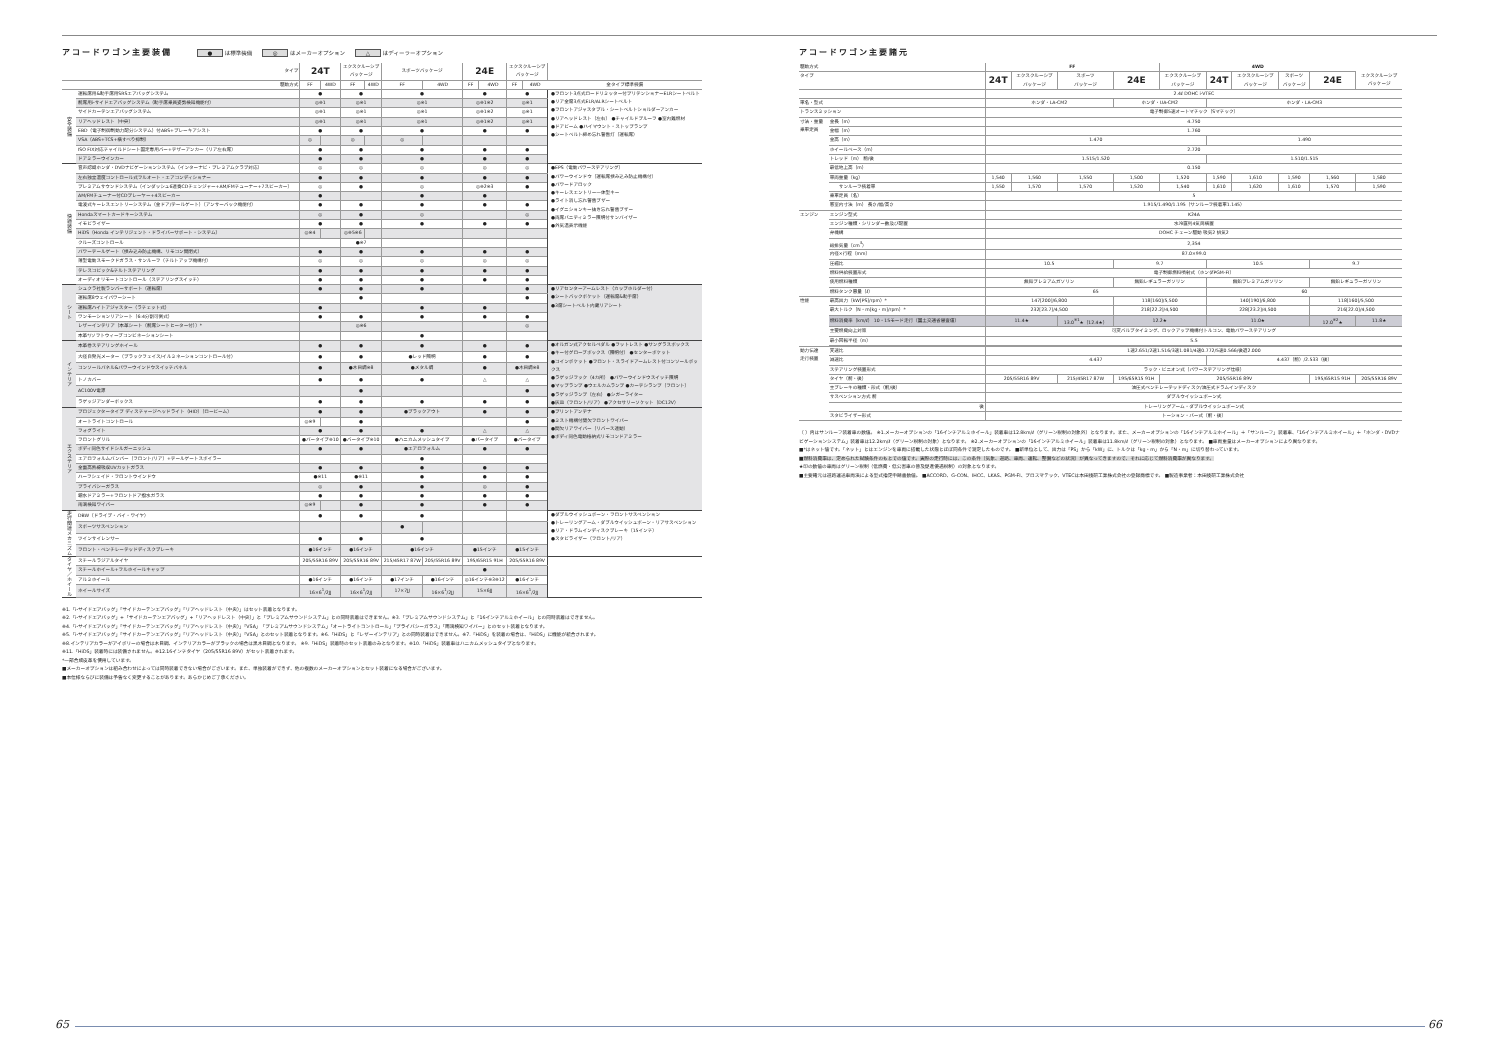アコードワゴン主要装備 ● は標準装備 ◎ はメーカーオプション △ はディーラーオプション
| タイプ | | 24T | | エクスクルーシブ パッケージ | | スポーツパッケージ | | 24E | | エクスクルーシブ パッケージ | | |
| --- | --- | --- | --- | --- | --- | --- | --- | --- | --- | --- | --- | --- |
| 駆動方式 | | FF | 4WD | FF | 4WD | FF | 4WD | FF | 4WD | FF | 4WD | 全タイプ標準装備 |
| 安全装備 | 運転席用&助手席用SRSエアバッグシステム | ● | | ● | | ● | | ● | | ● | | ●フロント3点式ロードリミッター付プリテンショナーELRシートベルト ●リア全席3点式ELR/ALRシートベルト ●フロントアジャスタブル・シートベルトショルダーアンカー ●リアヘッドレスト（左右） ●チャイルドプルーフ ●室内難燃材 ●ドアビーム ●ハイマウント・ストップランプ ●シートベルト締め忘れ警告灯（運転席） |
| | 前席用i-サイドエアバッグシステム（助手席乗員姿勢検知機能付） | ◎※1 | | ◎※1 | | ◎※1 | | ◎※1※2 | | ◎※1 | | |
| | サイドカーテンエアバッグシステム | ◎※1 | | ◎※1 | | ◎※1 | | ◎※1※2 | | ◎※1 | | |
| | リアヘッドレスト（中央） | ◎※1 | | ◎※1 | | ◎※1 | | ◎※1※2 | | ◎※1 | | |
| | EBD（電子制御制動力配分システム）付ABS+ブレーキアシスト | ● | | ● | | ● | | ● | | ● | | |
| | VSA（ABS+TCS+横すべり抑制） | ◎ | | ◎ | | ◎ | | | | | | |
| | ISO FIX対応チャイルドシート固定専用バー+テザーアンカー（リア左右席） | ● | | ● | | ● | | ● | | ● | | |
| | ドアミラーウインカー | ● | | ● | | ● | | ● | | ● | | |
| 快適装備 | 音声認識ホンダ・DVDナビゲーションシステム（インターナビ・プレミアムクラブ対応） | ◎ | | ◎ | | ◎ | | ◎ | | ◎ | | ●EPS（電動パワーステアリング） ●パワーウインドウ（運転席挟み込み防止機構付） ●パワードアロック ●キーレスエントリー一体型キー ●ライト消し忘れ警告ブザー ●イグニションキー抜き忘れ警告ブザー ●両席バニティミラー照明付サンバイザー ●外気温表示機能 |
| | 左右独立温度コントロール式フルオート・エアコンディショナー | ● | | ● | | ● | | ● | | ● | | |
| | プレミアムサウンドシステム（インダッシュ6連奏CDチェンジャー+AM/FMチューナー+7スピーカー） | ◎ | | ● | | ◎ | | ◎※2※3 | | ● | | |
| | AM/FMチューナー付CDプレーヤー+4スピーカー | ● | | | | ● | | ● | | | | |
| | 電波式キーレスエントリーシステム（全ドア/テールゲート）（アンサーバック機能付） | ● | | ● | | ● | | ● | | ● | | |
| | Hondaスマートカードキーシステム | ◎ | | ● | | ◎ | | | | ◎ | | |
| | イモビライザー | ● | | ● | | ● | | ● | | ● | | |
| | HiDS（Honda インテリジェント・ドライバーサポート・システム） | ◎※4 | | ◎※5※6 | | | | | | | | |
| | クルーズコントロール | | | ●※7 | | | | | | | | |
| | パワーテールゲート（挟み込み防止機構、リモコン開閉式） | ● | | ● | | ● | | ● | | ● | | |
| | 薄型電動スモークドガラス・サンルーフ（チルトアップ機構付） | ◎ | | ◎ | | ◎ | | ◎ | | ◎ | | |
| | テレスコピック&チルトステアリング | ● | | ● | | ● | | ● | | ● | | |
| | オーディオリモートコントロール（ステアリングスイッチ） | ● | | ● | | ● | | ● | | ● | | |
| シート | シュクラ社製ランバーサポート（運転席） | ● | | ● | | ● | | | | ● | | ●リアセンターアームレスト（カップホルダー付） ●シートバックポケット（運転席&助手席） ●3席シートベルト内蔵リアシート |
| | 運転席8ウェイパワーシート | | | ● | | | | | | ● | | |
| | 運転席ハイトアジャスター（ラチェット式） | ● | | | | ● | | ● | | | | |
| | ワンモーションリアシート（6:4分割可倒式） | ● | | ● | | ● | | ● | | ● | | |
| | レザーインテリア（本革シート（前席シートヒーター付））* | | | ◎※6 | | | | | | ◎ | | |
| | 本革*/ソフトウィーブコンビネーションシート | | | | | ● | | | | | | |
| インテリア | 本革巻ステアリングホイール | ● | | ● | | ● | | ● | | ● | | ●オルガン式アクセルペダル ●フットレスト ●サングラスボックス ●キー付グローブボックス（照明付） ●センターポケット ●コインポケット ●フロント・スライドアームレスト付コンソールボックス ●ラゲッジフック（4カ所） ●パワーウインドウスイッチ照明 ●マップランプ ●ウエルカムランプ ●カーテシランプ（フロント） ●ラゲッジランプ（左右） ●シガーライター ●灰皿（フロント/リア） ●アクセサリーソケット（DC12V） |
| | 大径自発光メーター（ブラックフェイス/イルミネーションコントロール付） | ● | | ● | | ●レッド照明 | | ● | | ● | | |
| | コンソールパネル&パワーウインドウスイッチパネル | ● | | ●木目調※8 | | ●メタル調 | | ● | | ●木目調※8 | | |
| | トノカバー | ● | | ● | | ● | | △ | | △ | | |
| | AC100V電源 | | | ● | | | | | | ● | | |
| | ラゲッジアンダーボックス | ● | | ● | | ● | | ● | | ● | | |
| エクステリア | プロジェクタータイプ ディスチャージヘッドライト（HID）（ロービーム） | ● | | ● | | ●ブラックアウト | | ● | | ● | | ●プリントアンテナ ●ミスト機構付間欠フロントワイパー ●間欠リアワイパー（リバース連動） ●ボディ同色電動格納式リモコンドアミラー |
| | オートライトコントロール | ◎※9 | | ● | | | | | | ● | | |
| | フォグライト | ● | | ● | | ● | | △ | | △ | | |
| | フロントグリル | ●バータイプ※10 | | ●バータイプ※10 | | ●ハニカムメッシュタイプ | | ●バータイプ | | ●バータイプ | | |
| | ボディ同色サイドシルガーニッシュ | ● | | ● | | ●エアロフォルム | | ● | | ● | | |
| | エアロフォルムバンパー（フロント/リア）+テールゲートスポイラー | | | | | ● | | | | | | |
| | 全面高熱線吸収UVカットガラス | ● | | ● | | ● | | ● | | ● | | |
| | ハーフシェイド・フロントウインドウ | ●※11 | | ●※11 | | ● | | ● | | ● | | |
| | プライバシーガラス | ◎ | | ● | | ● | | ◎ | | ● | | |
| | 親水ドアミラー+フロントドア撥水ガラス | ● | | ● | | ● | | ● | | ● | | |
| | 雨滴検知ワイパー | ◎※9 | | ● | | ● | | ● | | ● | | |
| 走行関連メカニズム | DBW（ドライブ・バイ・ワイヤ） | ● | | ● | | ● | | | | | | ●ダブルウイッシュボーン・フロントサスペンション ●トレーリングアーム・ダブルウイッシュボーン・リアサスペンション ●リア・ドラムインディスクブレーキ（15インチ） ●スタビライザー（フロント/リア） |
| | スポーツサスペンション | | | | | ● | | | | | | |
| | ツインサイレンサー | ● | | ● | | ● | | | | | | |
| | フロント・ベンチレーテッドディスクブレーキ | ●16インチ | | ●16インチ | | ●16インチ | | ●15インチ | | ●15インチ | | |
| タイヤ／ホイール | スチールラジアルタイヤ | 205/55R16 89V | | 205/55R16 89V | | 215/45R17 87W | 205/55R16 89V | 195/65R15 91H | | 205/55R16 89V | | |
| | スチールホイール+フルホイールキャップ | | | | | | | ● | | | | |
| | アルミホイール | ●16インチ | | ●16インチ | | ●17インチ | ●16インチ | ◎16インチ※3※12 | | ●16インチ | | |
| | ホイールサイズ | 16×6<sup>1</sup>/2JJ | | 16×6<sup>1</sup>/2JJ | | 17×7JJ | 16×6<sup>1</sup>/2JJ | 15×6JJ | | 16×6<sup>1</sup>/2JJ | | |
※1.「i-サイドエアバッグ」「サイドカーテンエアバッグ」「リアヘッドレスト（中央）」はセット装着となります。
※2.「i-サイドエアバッグ」+「サイドカーテンエアバッグ」+「リアヘッドレスト（中央）」と「プレミアムサウンドシステム」との同時装着はできません。※3.「プレミアムサウンドシステム」と「16インチアルミホイール」との同時装着はできません。
※4.「i-サイドエアバッグ」「サイドカーテンエアバッグ」「リアヘッドレスト（中央）」「VSA」「プレミアムサウンドシステム」「オートライトコントロール」「プライバシーガラス」「雨滴検知ワイパー」とのセット装着となります。
※5.「i-サイドエアバッグ」「サイドカーテンエアバッグ」「リアヘッドレスト（中央）」「VSA」とのセット装着となります。※6.「HiDS」と「レザーインテリア」との同時装着はできません。※7.「HiDS」を装着の場合は、「HiDS」に機能が統合されます。
※8.インテリアカラーがアイボリーの場合は木目調、インテリアカラーがブラックの場合は黒木目調となります。 ※9.「HiDS」装着時のセット装着のみとなります。※10.「HiDS」装着車はハニカムメッシュタイプとなります。
※11.「HiDS」装着時には装備されません。※12.16インチタイヤ（205/55R16 89V）がセット装着されます。
*一部合成皮革を使用しています。
■メーカーオプションは組み合わせによっては同時装着できない場合がございます。また、単独装着ができず、他の複数のメーカーオプションとセット装着になる場合がございます。
■本仕様ならびに装備は予告なく変更することがあります。あらかじめご了承ください。
アコードワゴン主要諸元
| 駆動方式 | | FF | | | | 4WD | | | | | |
| タイプ | | 24T | エクスクルーシブ パッケージ | スポーツ パッケージ | 24E | エクスクルーシブ パッケージ | 24T | エクスクルーシブ パッケージ | スポーツ パッケージ | 24E | エクスクルーシブ パッケージ |
| | | 2.4ℓ DOHC i-VTEC | | | | | | | | | |
| 車名・型式 | | ホンダ・LA-CM2 | | | ホンダ・UA-CM2 | | ホンダ・LA-CM3 | | | | |
| トランスミッション | | 電子制御5速オートマチック（Sマチック） | | | | | | | | | |
| 寸法・重量 乗車定員 | 全長（m） | 4.750 | | | | | | | | | |
| | 全幅（m） | 1.760 | | | | | | | | | |
| | 全高（m） | 1.470 | | | | | 1.490 | | | | |
| | ホイールベース（m） | 2.720 | | | | | | | | | |
| | トレッド（m） 前/後 | 1.515/1.520 | | | | | 1.510/1.515 | | | | |
| | 最低地上高（m） | 0.150 | | | | | | | | | |
| | 車両重量（kg） | 1,540 | 1,560 | 1,550 | 1,500 | 1,520 | 1,590 | 1,610 | 1,590 | 1,560 | 1,580 |
| | サンルーフ装着車 | 1,550 | 1,570 | 1,570 | 1,520 | 1,540 | 1,610 | 1,620 | 1,610 | 1,570 | 1,590 |
| | 乗車定員（名） | 5 | | | | | | | | | |
| | 客室内寸法（m） 長さ/幅/高さ | 1.915/1.490/1.195（サンルーフ装着車1.145） | | | | | | | | | |
| エンジン | エンジン型式 | K24A | | | | | | | | | |
| | エンジン種類・シリンダー数及び配置 | 水冷直列4気筒横置 | | | | | | | | | |
| | 弁機構 | DOHC チェーン駆動 吸気2 排気2 | | | | | | | | | |
| | 総排気量（cm<sup>3</sup>） | 2,354 | | | | | | | | | |
| | 内径×行程（mm） | 87.0×99.0 | | | | | | | | | |
| | 圧縮比 | 10.5 | | | 9.7 | | 10.5 | | | 9.7 | |
| | 燃料供給装置形式 | 電子制御燃料噴射式（ホンダPGM-FI） | | | | | | | | | |
| | 使用燃料種類 | 無鉛プレミアムガソリン | | | 無鉛レギュラーガソリン | | 無鉛プレミアムガソリン | | | 無鉛レギュラーガソリン | |
| | 燃料タンク容量（ℓ） | 65 | | | | | 60 | | | | |
| 性能 | 最高出力（kW[PS]/rpm）* | 147[200]/6,800 | | | 118[160]/5,500 | | 140[190]/6,800 | | | 118[160]/5,500 | |
| | 最大トルク（N・m[kg・m]/rpm）* | 232[23.7]/4,500 | | | 218[22.2]/4,500 | | 228[23.2]/4,500 | | | 216[22.0]/4,500 | |
| | 燃料消費率（km/ℓ） 10・15モード走行（国土交通省審査値） | 11.4★ | | 13.0<sup>※1</sup>★（12.4★） | 12.2★ | | 11.0★ | | | 12.0<sup>※2</sup>★ | 11.8★ |
| | 主要燃費向上対策 | 可変バルブタイミング、ロックアップ機構付トルコン、電動パワーステアリング | | | | | | | | | |
| | 最小回転半径（m） | 5.5 | | | | | | | | | |
| 動力伝達 走行装置 | 変速比 | 1速2.651/2速1.516/3速1.081/4速0.772/5速0.566/後退2.000 | | | | | | | | | |
| | 減速比 | 4.437 | | | | | 4.437（前）/2.533（後） | | | | |
| | ステアリング装置形式 | ラック・ピニオン式（パワーステアリング仕様） | | | | | | | | | |
| | タイヤ（前・後） | 205/55R16 89V | | 215/45R17 87W | 195/65R15 91H | 205/55R16 89V | | | | 195/65R15 91H | 205/55R16 89V |
| | 主ブレーキの種類・形式（前/後） | 油圧式ベンチレーテッドディスク/油圧式ドラムインディスク | | | | | | | | | |
| | サスペンション方式 前 | ダブルウイッシュボーン式 | | | | | | | | | |
| | 後 | トレーリングアーム・ダブルウイッシュボーン式 | | | | | | | | | |
| | スタビライザー形式 | トーション・バー式（前・後） | | | | | | | | | |
（ ）内はサンルーフ装着車の数値。 ※1.メーカーオプションの「16インチアルミホイール」装着車は12.8km/ℓ（グリーン税制の対象外）となります。また、メーカーオプションの「16インチアルミホイール」＋「サンルーフ」装着車、「16インチアルミホイール」＋「ホンダ・DVDナビゲーションシステム」装着車は12.2km/ℓ（グリーン税制の対象）となります。 ※2.メーカーオプションの「16インチアルミホイール」装着車は11.8km/ℓ（グリーン税制の対象）となります。 ■車両重量はメーカーオプションにより異なります。
■*はネット値です。「ネット」とはエンジンを車両に搭載した状態とほぼ同条件で測定したものです。 ■新単位として、出力は「PS」から「kW」に、トルクは「kg・m」から「N・m」に切り替わっています。
■燃料消費率は、定められた試験条件のもとでの値です。実際の走行時には、この条件（気象、道路、車両、運転、整備などの状況）が異なってきますので、それに応じて燃料消費率が異なります。
★印の数値の車両はグリーン税制（低燃費・低公害車の普及促進優遇税制）の対象となります。
■主要諸元は道路運送車両法による型式指定申請書数値。 ■ACCORD、G-CON、IHCC、LKAS、PGM-FI、プロスマテック、VTECは本田技研工業株式会社の登録商標です。 ■製造事業者：本田技研工業株式会社
65 66